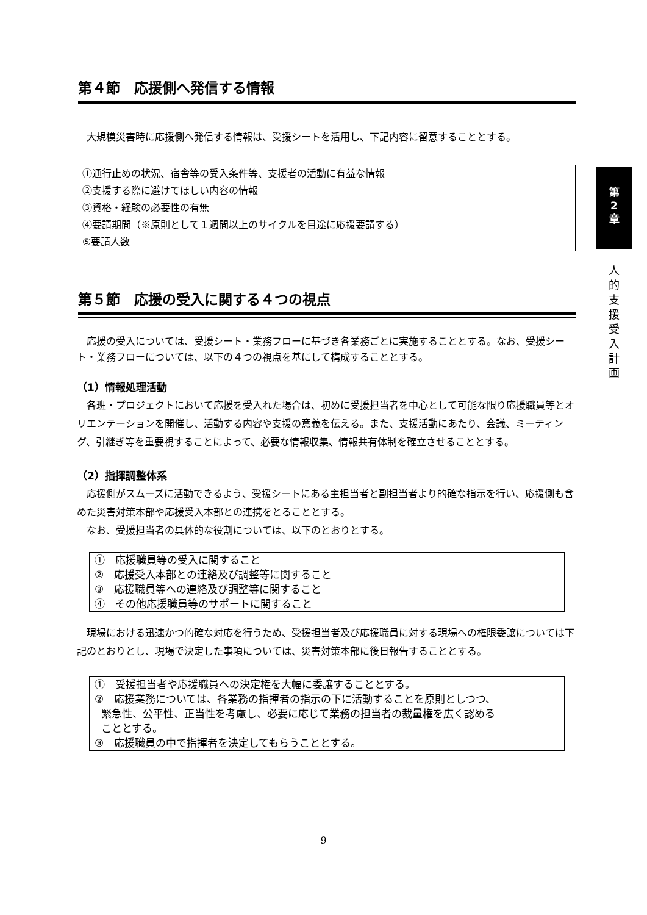第４節　応援側へ発信する情報
大規模災害時に応援側へ発信する情報は、受援シートを活用し、下記内容に留意することとする。
①通行止めの状況、宿舎等の受入条件等、支援者の活動に有益な情報
②支援する際に避けてほしい内容の情報
③資格・経験の必要性の有無
④要請期間（※原則として１週間以上のサイクルを目途に応援要請する）
⑤要請人数
第５節　応援の受入に関する４つの視点
応援の受入については、受援シート・業務フローに基づき各業務ごとに実施することとする。なお、受援シート・業務フローについては、以下の４つの視点を基にして構成することとする。
（1）情報処理活動
各班・プロジェクトにおいて応援を受入れた場合は、初めに受援担当者を中心として可能な限り応援職員等とオリエンテーションを開催し、活動する内容や支援の意義を伝える。また、支援活動にあたり、会議、ミーティング、引継ぎ等を重要視することによって、必要な情報収集、情報共有体制を確立させることとする。
（2）指揮調整体系
応援側がスムーズに活動できるよう、受援シートにある主担当者と副担当者より的確な指示を行い、応援側も含めた災害対策本部や応援受入本部との連携をとることとする。
なお、受援担当者の具体的な役割については、以下のとおりとする。
①　応援職員等の受入に関すること
②　応援受入本部との連絡及び調整等に関すること
③　応援職員等への連絡及び調整等に関すること
④　その他応援職員等のサポートに関すること
現場における迅速かつ的確な対応を行うため、受援担当者及び応援職員に対する現場への権限委譲については下記のとおりとし、現場で決定した事項については、災害対策本部に後日報告することとする。
①　受援担当者や応援職員への決定権を大幅に委譲することとする。
②　応援業務については、各業務の指揮者の指示の下に活動することを原則としつつ、
緊急性、公平性、正当性を考慮し、必要に応じて業務の担当者の裁量権を広く認める
こととする。
③　応援職員の中で指揮者を決定してもらうこととする。
第
2
章
人
的
支
援
受
入
計
画
9